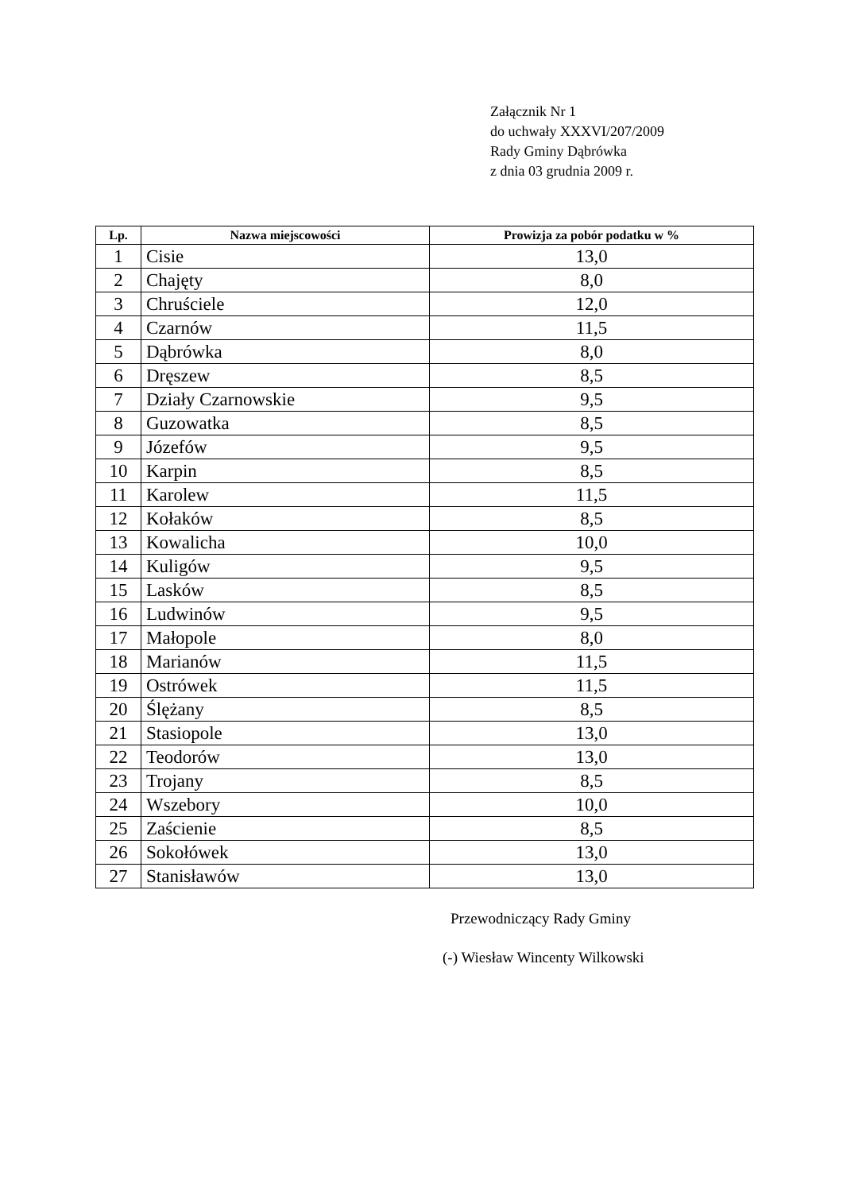Załącznik Nr 1
do uchwały XXXVI/207/2009
Rady Gminy Dąbrówka
z dnia 03 grudnia 2009 r.
| Lp. | Nazwa miejscowości | Prowizja za pobór podatku w % |
| --- | --- | --- |
| 1 | Cisie | 13,0 |
| 2 | Chajęty | 8,0 |
| 3 | Chruściele | 12,0 |
| 4 | Czarnów | 11,5 |
| 5 | Dąbrówka | 8,0 |
| 6 | Dręszew | 8,5 |
| 7 | Działy Czarnowskie | 9,5 |
| 8 | Guzowatka | 8,5 |
| 9 | Józefów | 9,5 |
| 10 | Karpin | 8,5 |
| 11 | Karolew | 11,5 |
| 12 | Kołaków | 8,5 |
| 13 | Kowalicha | 10,0 |
| 14 | Kuligów | 9,5 |
| 15 | Lasków | 8,5 |
| 16 | Ludwinów | 9,5 |
| 17 | Małopole | 8,0 |
| 18 | Marianów | 11,5 |
| 19 | Ostrówek | 11,5 |
| 20 | Ślężany | 8,5 |
| 21 | Stasiopole | 13,0 |
| 22 | Teodorów | 13,0 |
| 23 | Trojany | 8,5 |
| 24 | Wszebory | 10,0 |
| 25 | Zaścienie | 8,5 |
| 26 | Sokołówek | 13,0 |
| 27 | Stanisławów | 13,0 |
Przewodniczący Rady Gminy
(-) Wiesław Wincenty Wilkowski